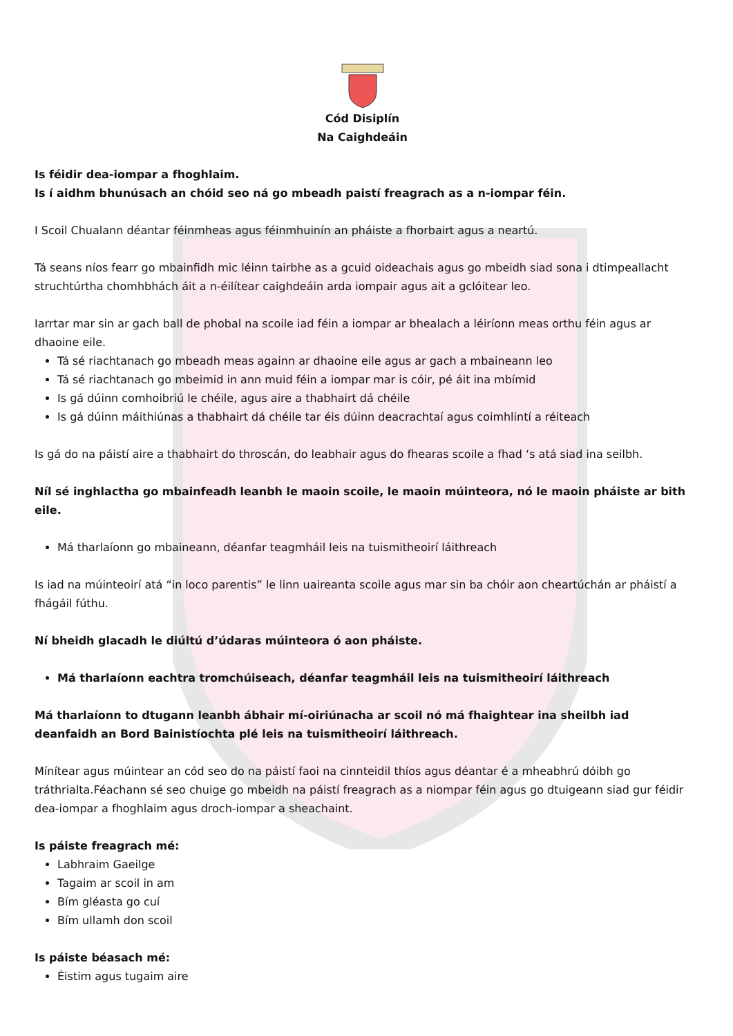Cód Disiplín
Na Caighdeáin
Is féidir dea-iompar a fhoghlaim.
Is í aidhm bhunúsach an chóid seo ná go mbeadh paistí freagrach as a n-iompar féin.
I Scoil Chualann déantar féinmheas agus féinmhuinín an pháiste a fhorbairt agus a neartú.
Tá seans níos fearr go mbainfidh mic léinn tairbhe as a gcuid oideachais agus go mbeidh siad sona i dtimpeallacht struchtúrtha chomhbhách áit a n-éilítear caighdeáin arda iompair agus ait a gclóitear leo.
Iarrtar mar sin ar gach ball de phobal na scoile iad féin a iompar ar bhealach a léiríonn meas orthu féin agus ar dhaoine eile.
Tá sé riachtanach go mbeadh meas againn ar dhaoine eile agus ar gach a mbaineann leo
Tá sé riachtanach go mbeimid in ann muid féin a iompar mar is cóir, pé áit ina mbímid
Is gá dúinn comhoibriú le chéile, agus aire a thabhairt dá chéile
Is gá dúinn máithiúnas a thabhairt dá chéile tar éis dúinn deacrachtaí agus coimhlintí a réiteach
Is gá do na páistí aire a thabhairt do throscán, do leabhair agus do fhearas scoile a fhad ‘s atá siad ina seilbh.
Níl sé inghlactha go mbainfeadh leanbh le maoin scoile, le maoin múinteora, nó le maoin pháiste ar bith eile.
Má tharlaíonn go mbaineann, déanfar teagmháil leis na tuismitheoirí láithreach
Is iad na múinteoirí atá “in loco parentis” le linn uaireanta scoile agus mar sin ba chóir aon cheartúchán ar pháistí a fhágáil fúthu.
Ní bheidh glacadh le diúltú d’údaras múinteora ó aon pháiste.
Má tharlaíonn eachtra tromchúiseach, déanfar teagmháil leis na tuismitheoirí láithreach
Má tharlaíonn to dtugann leanbh ábhair mí-oiriúnacha ar scoil nó má fhaightear ina sheilbh iad deanfaidh an Bord Bainistíochta plé leis na tuismitheoirí láithreach.
Mínítear agus múintear an cód seo do na páistí faoi na cinnteidil thíos agus déantar é a mheabhrú dóibh go tráthrialta.Féachann sé seo chuige go mbeidh na páistí freagrach as a niompar féin agus go dtuigeann siad gur féidir dea-iompar a fhoghlaim agus droch-iompar a sheachaint.
Is páiste freagrach mé:
Labhraim Gaeilge
Tagaim ar scoil in am
Bím gléasta go cuí
Bím ullamh don scoil
Is páiste béasach mé:
Éistim agus tugaim aire